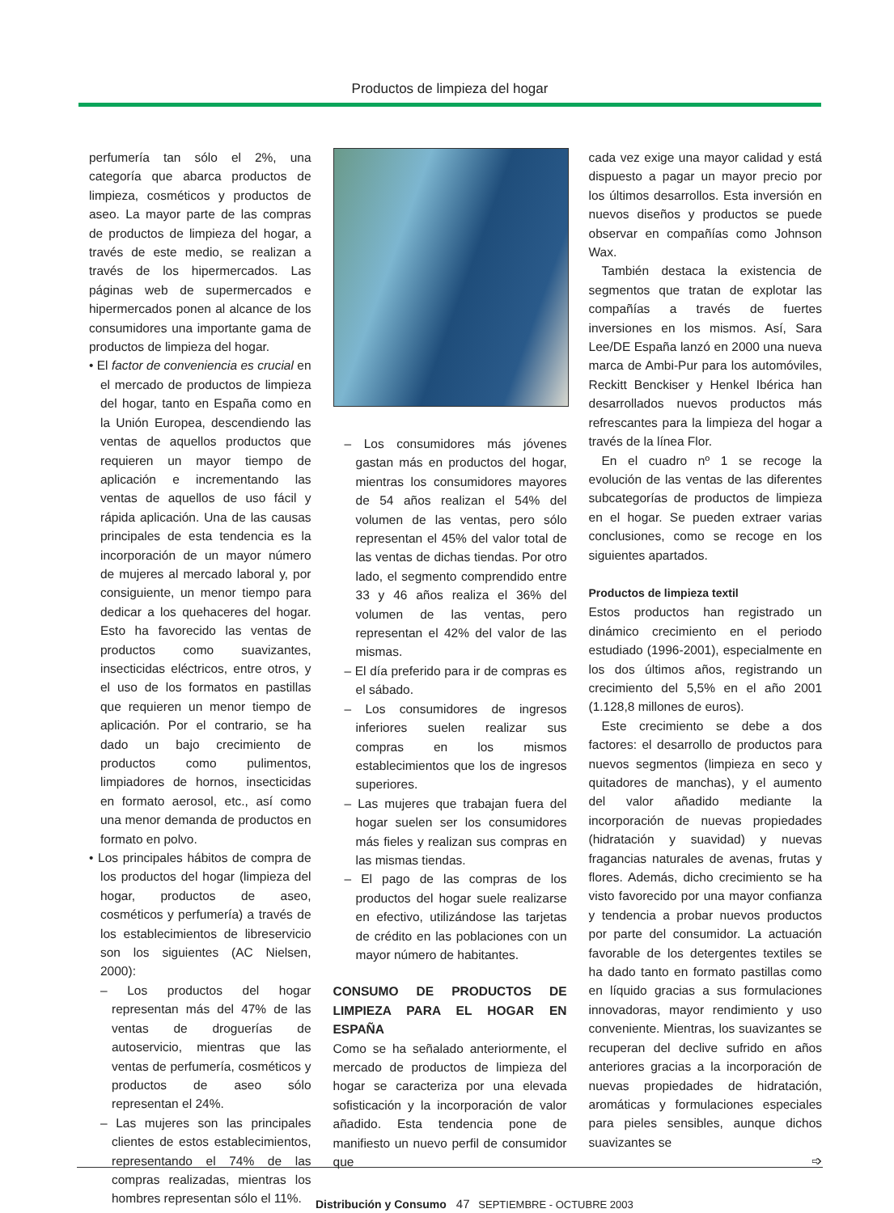Productos de limpieza del hogar
perfumería tan sólo el 2%, una categoría que abarca productos de limpieza, cosméticos y productos de aseo. La mayor parte de las compras de productos de limpieza del hogar, a través de este medio, se realizan a través de los hipermercados. Las páginas web de supermercados e hipermercados ponen al alcance de los consumidores una importante gama de productos de limpieza del hogar.
• El factor de conveniencia es crucial en el mercado de productos de limpieza del hogar, tanto en España como en la Unión Europea, descendiendo las ventas de aquellos productos que requieren un mayor tiempo de aplicación e incrementando las ventas de aquellos de uso fácil y rápida aplicación. Una de las causas principales de esta tendencia es la incorporación de un mayor número de mujeres al mercado laboral y, por consiguiente, un menor tiempo para dedicar a los quehaceres del hogar. Esto ha favorecido las ventas de productos como suavizantes, insecticidas eléctricos, entre otros, y el uso de los formatos en pastillas que requieren un menor tiempo de aplicación. Por el contrario, se ha dado un bajo crecimiento de productos como pulimentos, limpiadores de hornos, insecticidas en formato aerosol, etc., así como una menor demanda de productos en formato en polvo.
• Los principales hábitos de compra de los productos del hogar (limpieza del hogar, productos de aseo, cosméticos y perfumería) a través de los establecimientos de libreservicio son los siguientes (AC Nielsen, 2000):
– Los productos del hogar representan más del 47% de las ventas de droguerías de autoservicio, mientras que las ventas de perfumería, cosméticos y productos de aseo sólo representan el 24%.
– Las mujeres son las principales clientes de estos establecimientos, representando el 74% de las compras realizadas, mientras los hombres representan sólo el 11%.
– Los consumidores más jóvenes gastan más en productos del hogar, mientras los consumidores mayores de 54 años realizan el 54% del volumen de las ventas, pero sólo representan el 45% del valor total de las ventas de dichas tiendas. Por otro lado, el segmento comprendido entre 33 y 46 años realiza el 36% del volumen de las ventas, pero representan el 42% del valor de las mismas.
– El día preferido para ir de compras es el sábado.
– Los consumidores de ingresos inferiores suelen realizar sus compras en los mismos establecimientos que los de ingresos superiores.
– Las mujeres que trabajan fuera del hogar suelen ser los consumidores más fieles y realizan sus compras en las mismas tiendas.
– El pago de las compras de los productos del hogar suele realizarse en efectivo, utilizándose las tarjetas de crédito en las poblaciones con un mayor número de habitantes.
CONSUMO DE PRODUCTOS DE LIMPIEZA PARA EL HOGAR EN ESPAÑA
Como se ha señalado anteriormente, el mercado de productos de limpieza del hogar se caracteriza por una elevada sofisticación y la incorporación de valor añadido. Esta tendencia pone de manifiesto un nuevo perfil de consumidor que
cada vez exige una mayor calidad y está dispuesto a pagar un mayor precio por los últimos desarrollos. Esta inversión en nuevos diseños y productos se puede observar en compañías como Johnson Wax.
También destaca la existencia de segmentos que tratan de explotar las compañías a través de fuertes inversiones en los mismos. Así, Sara Lee/DE España lanzó en 2000 una nueva marca de Ambi-Pur para los automóviles, Reckitt Benckiser y Henkel Ibérica han desarrollados nuevos productos más refrescantes para la limpieza del hogar a través de la línea Flor.
En el cuadro nº 1 se recoge la evolución de las ventas de las diferentes subcategorías de productos de limpieza en el hogar. Se pueden extraer varias conclusiones, como se recoge en los siguientes apartados.
Productos de limpieza textil
Estos productos han registrado un dinámico crecimiento en el periodo estudiado (1996-2001), especialmente en los dos últimos años, registrando un crecimiento del 5,5% en el año 2001 (1.128,8 millones de euros).
Este crecimiento se debe a dos factores: el desarrollo de productos para nuevos segmentos (limpieza en seco y quitadores de manchas), y el aumento del valor añadido mediante la incorporación de nuevas propiedades (hidratación y suavidad) y nuevas fragancias naturales de avenas, frutas y flores. Además, dicho crecimiento se ha visto favorecido por una mayor confianza y tendencia a probar nuevos productos por parte del consumidor. La actuación favorable de los detergentes textiles se ha dado tanto en formato pastillas como en líquido gracias a sus formulaciones innovadoras, mayor rendimiento y uso conveniente. Mientras, los suavizantes se recuperan del declive sufrido en años anteriores gracias a la incorporación de nuevas propiedades de hidratación, aromáticas y formulaciones especiales para pieles sensibles, aunque dichos suavizantes se
➩
Distribución y Consumo 47 SEPTIEMBRE - OCTUBRE 2003